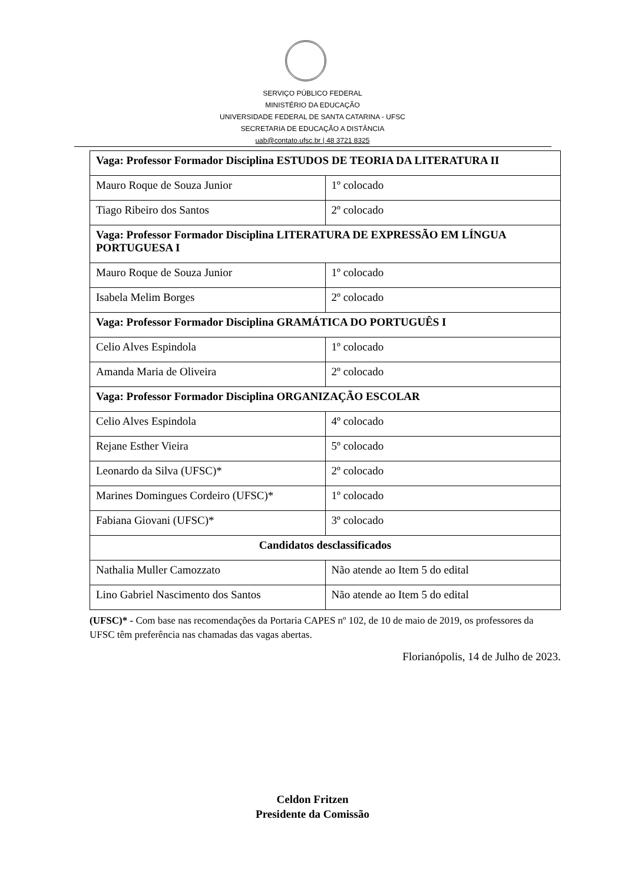SERVIÇO PÚBLICO FEDERAL
MINISTÉRIO DA EDUCAÇÃO
UNIVERSIDADE FEDERAL DE SANTA CATARINA - UFSC
SECRETARIA DE EDUCAÇÃO A DISTÂNCIA
uab@contato.ufsc.br | 48 3721 8325
| Vaga: Professor Formador Disciplina ESTUDOS DE TEORIA DA LITERATURA II | |
| Mauro Roque de Souza Junior | 1º colocado |
| Tiago Ribeiro dos Santos | 2º colocado |
| Vaga: Professor Formador Disciplina LITERATURA DE EXPRESSÃO EM LÍNGUA PORTUGUESA I | |
| Mauro Roque de Souza Junior | 1º colocado |
| Isabela Melim Borges | 2º colocado |
| Vaga: Professor Formador Disciplina GRAMÁTICA DO PORTUGUÊS I | |
| Celio Alves Espindola | 1º colocado |
| Amanda Maria de Oliveira | 2º colocado |
| Vaga: Professor Formador Disciplina ORGANIZAÇÃO ESCOLAR | |
| Celio Alves Espindola | 4º colocado |
| Rejane Esther Vieira | 5º colocado |
| Leonardo da Silva (UFSC)* | 2º colocado |
| Marines Domingues Cordeiro (UFSC)* | 1º colocado |
| Fabiana Giovani (UFSC)* | 3º colocado |
| Candidatos desclassificados | |
| Nathalia Muller Camozzato | Não atende ao Item 5 do edital |
| Lino Gabriel Nascimento dos Santos | Não atende ao Item 5 do edital |
(UFSC)* - Com base nas recomendações da Portaria CAPES nº 102, de 10 de maio de 2019, os professores da UFSC têm preferência nas chamadas das vagas abertas.
Florianópolis, 14 de Julho de 2023.
Celdon Fritzen
Presidente da Comissão